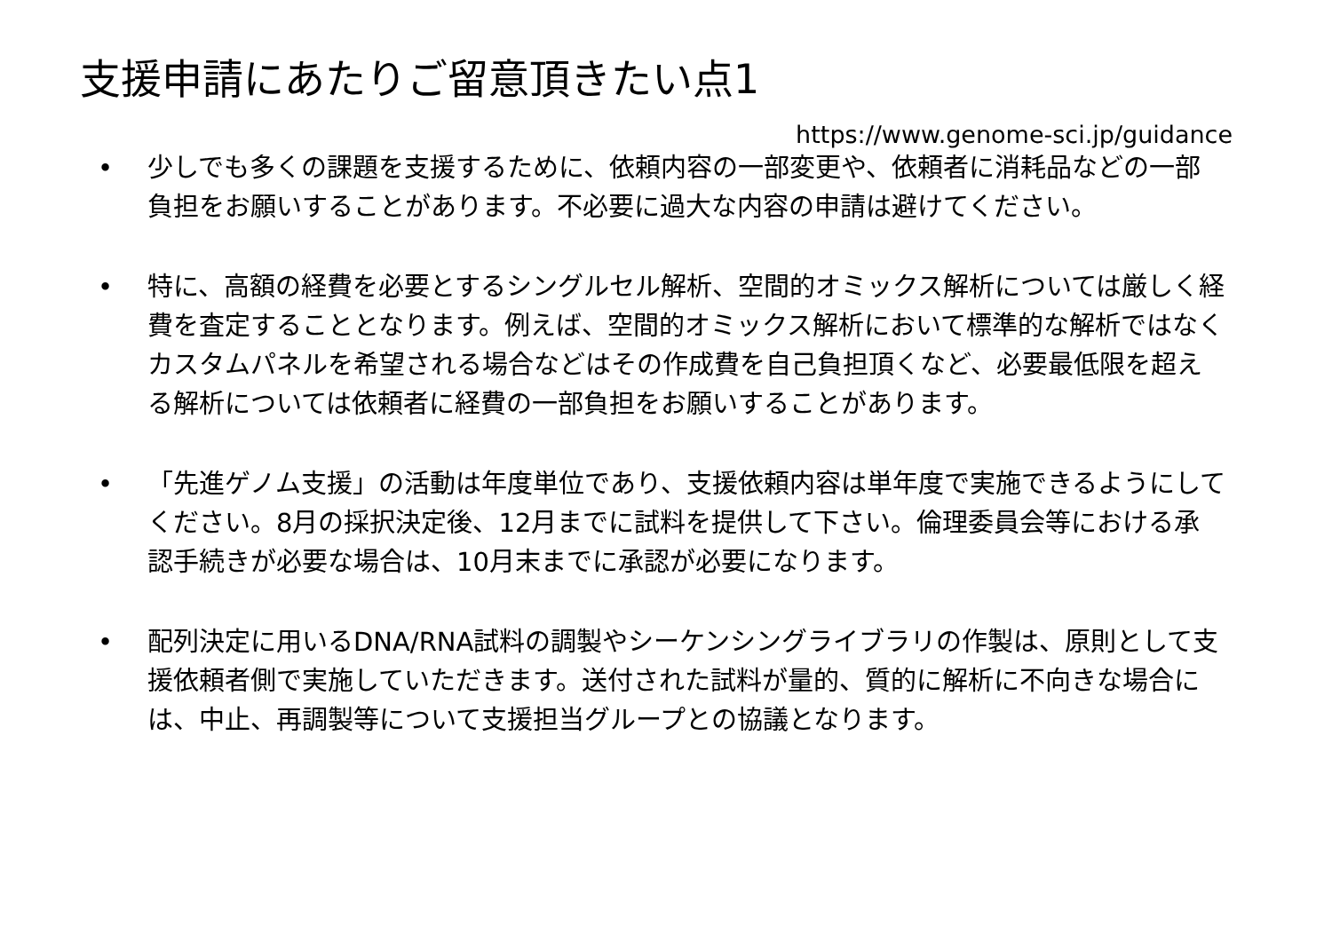支援申請にあたりご留意頂きたい点1
https://www.genome-sci.jp/guidance
• 少しでも多くの課題を支援するために、依頼内容の一部変更や、依頼者に消耗品などの一部負担をお願いすることがあります。不必要に過大な内容の申請は避けてください。
• 特に、高額の経費を必要とするシングルセル解析、空間的オミックス解析については厳しく経費を査定することとなります。例えば、空間的オミックス解析において標準的な解析ではなくカスタムパネルを希望される場合などはその作成費を自己負担頂くなど、必要最低限を超える解析については依頼者に経費の一部負担をお願いすることがあります。
• 「先進ゲノム支援」の活動は年度単位であり、支援依頼内容は単年度で実施できるようにしてください。8月の採択決定後、12月までに試料を提供して下さい。倫理委員会等における承認手続きが必要な場合は、10月末までに承認が必要になります。
• 配列決定に用いるDNA/RNA試料の調製やシーケンシングライブラリの作製は、原則として支援依頼者側で実施していただきます。送付された試料が量的、質的に解析に不向きな場合には、中止、再調製等について支援担当グループとの協議となります。